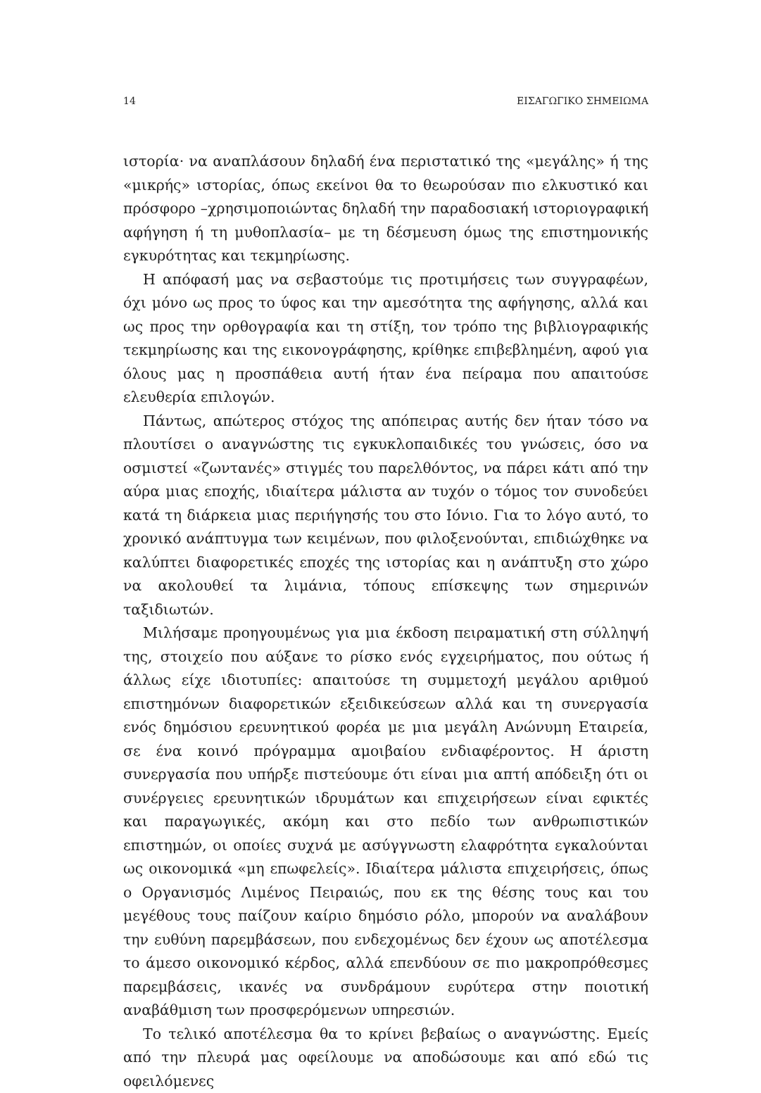14 ΕΙΣΑΓΩΓΙΚΟ ΣΗΜΕΙΩΜΑ
ιστορία· να αναπλάσουν δηλαδή ένα περιστατικό της «μεγάλης» ή της «μικρής» ιστορίας, όπως εκείνοι θα το θεωρούσαν πιο ελκυστικό και πρόσφορο –χρησιμοποιώντας δηλαδή την παραδοσιακή ιστοριογραφική αφήγηση ή τη μυθοπλασία– με τη δέσμευση όμως της επιστημονικής εγκυρότητας και τεκμηρίωσης.
Η απόφασή μας να σεβαστούμε τις προτιμήσεις των συγγραφέων, όχι μόνο ως προς το ύφος και την αμεσότητα της αφήγησης, αλλά και ως προς την ορθογραφία και τη στίξη, τον τρόπο της βιβλιογραφικής τεκμηρίωσης και της εικονογράφησης, κρίθηκε επιβεβλημένη, αφού για όλους μας η προσπάθεια αυτή ήταν ένα πείραμα που απαιτούσε ελευθερία επιλογών.
Πάντως, απώτερος στόχος της απόπειρας αυτής δεν ήταν τόσο να πλουτίσει ο αναγνώστης τις εγκυκλοπαιδικές του γνώσεις, όσο να οσμιστεί «ζωντανές» στιγμές του παρελθόντος, να πάρει κάτι από την αύρα μιας εποχής, ιδιαίτερα μάλιστα αν τυχόν ο τόμος τον συνοδεύει κατά τη διάρκεια μιας περιήγησής του στο Ιόνιο. Για το λόγο αυτό, το χρονικό ανάπτυγμα των κειμένων, που φιλοξενούνται, επιδιώχθηκε να καλύπτει διαφορετικές εποχές της ιστορίας και η ανάπτυξη στο χώρο να ακολουθεί τα λιμάνια, τόπους επίσκεψης των σημερινών ταξιδιωτών.
Μιλήσαμε προηγουμένως για μια έκδοση πειραματική στη σύλληψή της, στοιχείο που αύξανε το ρίσκο ενός εγχειρήματος, που ούτως ή άλλως είχε ιδιοτυπίες: απαιτούσε τη συμμετοχή μεγάλου αριθμού επιστημόνων διαφορετικών εξειδικεύσεων αλλά και τη συνεργασία ενός δημόσιου ερευνητικού φορέα με μια μεγάλη Ανώνυμη Εταιρεία, σε ένα κοινό πρόγραμμα αμοιβαίου ενδιαφέροντος. Η άριστη συνεργασία που υπήρξε πιστεύουμε ότι είναι μια απτή απόδειξη ότι οι συνέργειες ερευνητικών ιδρυμάτων και επιχειρήσεων είναι εφικτές και παραγωγικές, ακόμη και στο πεδίο των ανθρωπιστικών επιστημών, οι οποίες συχνά με ασύγγνωστη ελαφρότητα εγκαλούνται ως οικονομικά «μη επωφελείς». Ιδιαίτερα μάλιστα επιχειρήσεις, όπως ο Οργανισμός Λιμένος Πειραιώς, που εκ της θέσης τους και του μεγέθους τους παίζουν καίριο δημόσιο ρόλο, μπορούν να αναλάβουν την ευθύνη παρεμβάσεων, που ενδεχομένως δεν έχουν ως αποτέλεσμα το άμεσο οικονομικό κέρδος, αλλά επενδύουν σε πιο μακροπρόθεσμες παρεμβάσεις, ικανές να συνδράμουν ευρύτερα στην ποιοτική αναβάθμιση των προσφερόμενων υπηρεσιών.
Το τελικό αποτέλεσμα θα το κρίνει βεβαίως ο αναγνώστης. Εμείς από την πλευρά μας οφείλουμε να αποδώσουμε και από εδώ τις οφειλόμενες